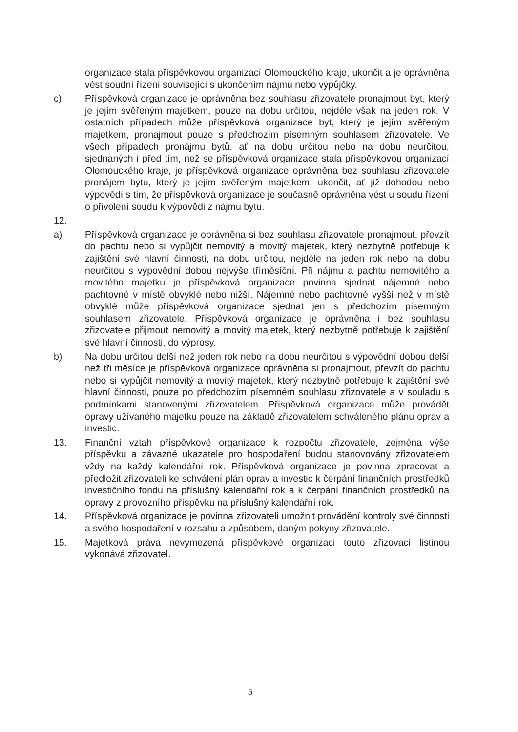organizace stala příspěvkovou organizací Olomouckého kraje, ukončit a je oprávněna vést soudní řízení související s ukončením nájmu nebo výpůjčky.
c) Příspěvková organizace je oprávněna bez souhlasu zřizovatele pronajmout byt, který je jejím svěřeným majetkem, pouze na dobu určitou, nejdéle však na jeden rok. V ostatních případech může příspěvková organizace byt, který je jejím svěřeným majetkem, pronajmout pouze s předchozím písemným souhlasem zřizovatele. Ve všech případech pronájmu bytů, ať na dobu určitou nebo na dobu neurčitou, sjednaných i před tím, než se příspěvková organizace stala příspěvkovou organizací Olomouckého kraje, je příspěvková organizace oprávněna bez souhlasu zřizovatele pronájem bytu, který je jejím svěřeným majetkem, ukončit, ať již dohodou nebo výpovědí s tím, že příspěvková organizace je současně oprávněna vést u soudu řízení o přivolení soudu k výpovědi z nájmu bytu.
12.
a) Příspěvková organizace je oprávněna si bez souhlasu zřizovatele pronajmout, převzít do pachtu nebo si vypůjčit nemovitý a movitý majetek, který nezbytně potřebuje k zajištění své hlavní činnosti, na dobu určitou, nejdéle na jeden rok nebo na dobu neurčitou s výpovědní dobou nejvýše tříměsíční. Při nájmu a pachtu nemovitého a movitého majetku je příspěvková organizace povinna sjednat nájemné nebo pachtovné v místě obvyklé nebo nižší. Nájemné nebo pachtovné vyšší než v místě obvyklé může příspěvková organizace sjednat jen s předchozím písemným souhlasem zřizovatele. Příspěvková organizace je oprávněna i bez souhlasu zřizovatele přijmout nemovitý a movitý majetek, který nezbytně potřebuje k zajištění své hlavní činnosti, do výprosy.
b) Na dobu určitou delší než jeden rok nebo na dobu neurčitou s výpovědní dobou delší než tři měsíce je příspěvková organizace oprávněna si pronajmout, převzít do pachtu nebo si vypůjčit nemovitý a movitý majetek, který nezbytně potřebuje k zajištění své hlavní činnosti, pouze po předchozím písemném souhlasu zřizovatele a v souladu s podmínkami stanovenými zřizovatelem. Příspěvková organizace může provádět opravy užívaného majetku pouze na základě zřizovatelem schváleného plánu oprav a investic.
13. Finanční vztah příspěvkové organizace k rozpočtu zřizovatele, zejména výše příspěvku a závazné ukazatele pro hospodaření budou stanovovány zřizovatelem vždy na každý kalendářní rok. Příspěvková organizace je povinna zpracovat a předložit zřizovateli ke schválení plán oprav a investic k čerpání finančních prostředků investičního fondu na příslušný kalendářní rok a k čerpání finančních prostředků na opravy z provozního příspěvku na příslušný kalendářní rok.
14. Příspěvková organizace je povinna zřizovateli umožnit provádění kontroly své činnosti a svého hospodaření v rozsahu a způsobem, daným pokyny zřizovatele.
15. Majetková práva nevymezená příspěvkové organizaci touto zřizovací listinou vykonává zřizovatel.
5